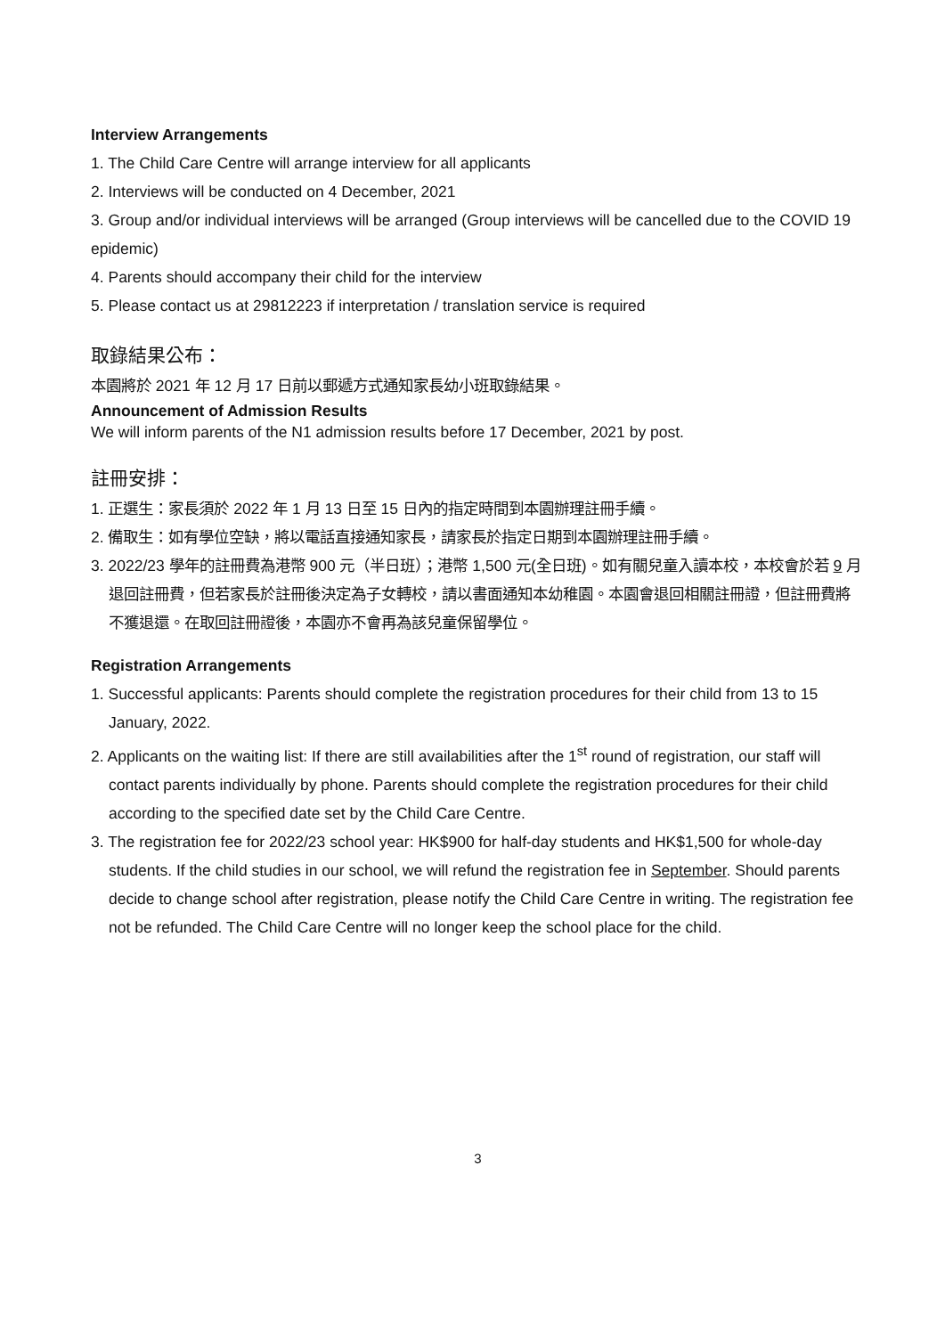Interview Arrangements
1. The Child Care Centre will arrange interview for all applicants
2. Interviews will be conducted on 4 December, 2021
3. Group and/or individual interviews will be arranged (Group interviews will be cancelled due to the COVID 19 epidemic)
4. Parents should accompany their child for the interview
5. Please contact us at 29812223 if interpretation / translation service is required
取錄結果公布：
本園將於 2021 年 12 月 17 日前以郵遞方式通知家長幼小班取錄結果。
Announcement of Admission Results
We will inform parents of the N1 admission results before 17 December, 2021 by post.
註冊安排：
1. 正選生：家長須於 2022 年 1 月 13 日至 15 日內的指定時間到本園辦理註冊手續。
2. 備取生：如有學位空缺，將以電話直接通知家長，請家長於指定日期到本園辦理註冊手續。
3. 2022/23 學年的註冊費為港幣 900 元（半日班）；港幣 1,500 元(全日班)。如有關兒童入讀本校，本校會於若 9 月退回註冊費，但若家長於註冊後決定為子女轉校，請以書面通知本幼稚園。本園會退回相關註冊證，但註冊費將不獲退還。在取回註冊證後，本園亦不會再為該兒童保留學位。
Registration Arrangements
1. Successful applicants: Parents should complete the registration procedures for their child from 13 to 15 January, 2022.
2. Applicants on the waiting list: If there are still availabilities after the 1<sup>st</sup> round of registration, our staff will contact parents individually by phone. Parents should complete the registration procedures for their child according to the specified date set by the Child Care Centre.
3. The registration fee for 2022/23 school year: HK$900 for half-day students and HK$1,500 for whole-day students. If the child studies in our school, we will refund the registration fee in September. Should parents decide to change school after registration, please notify the Child Care Centre in writing. The registration fee not be refunded. The Child Care Centre will no longer keep the school place for the child.
3